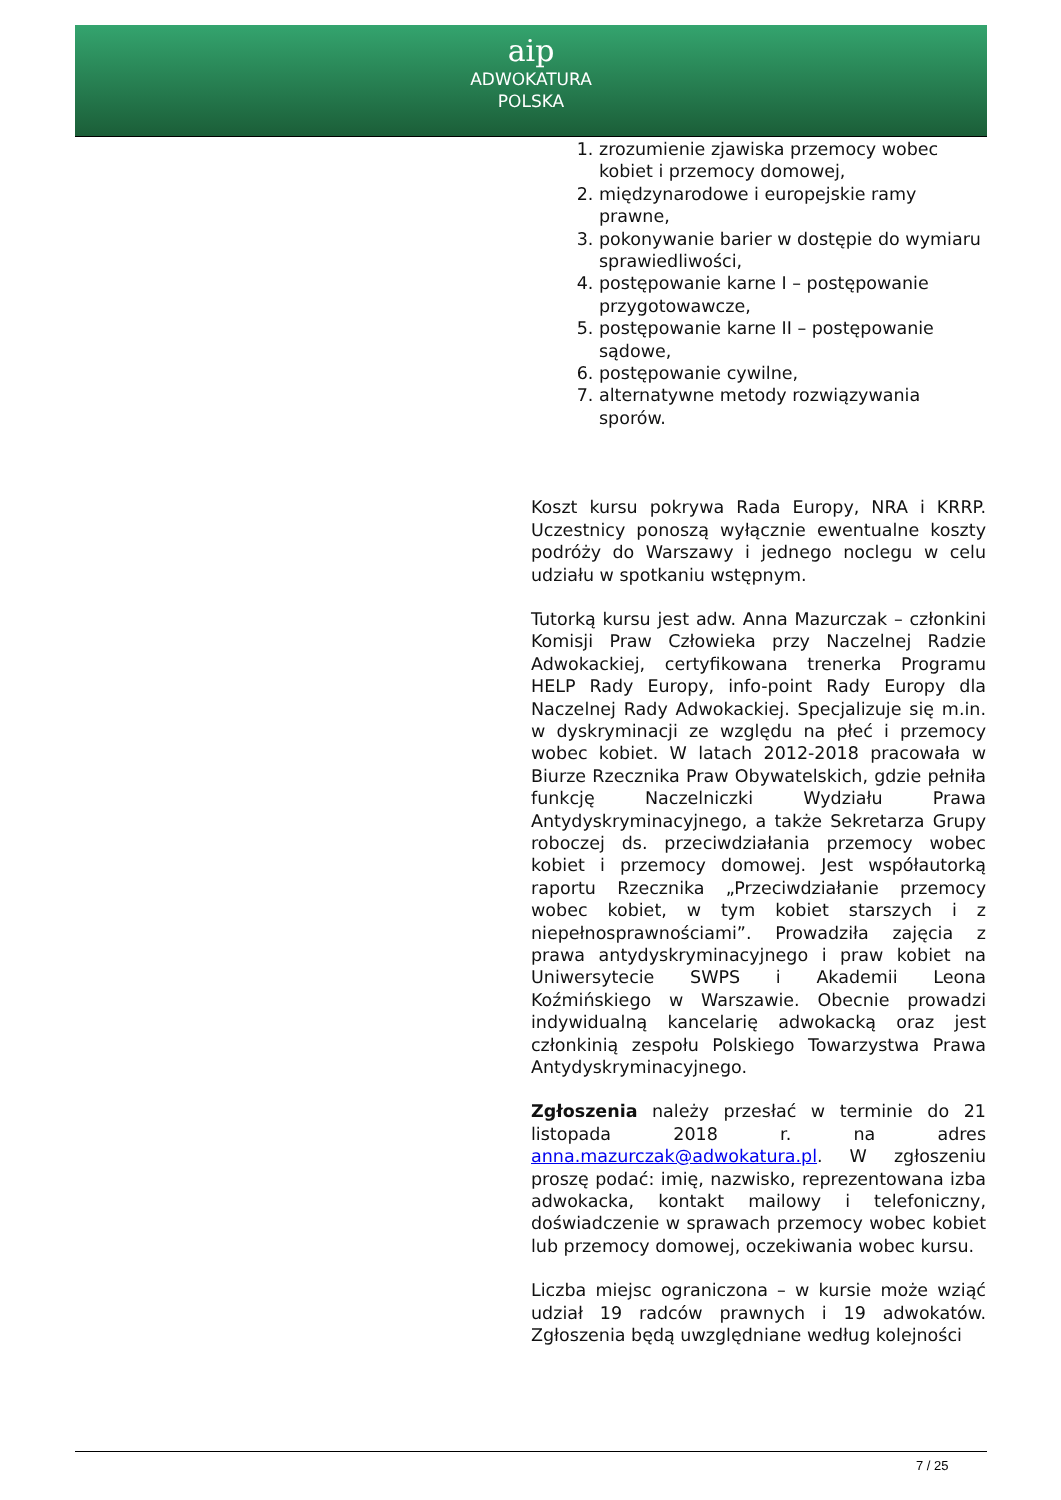aip
ADWOKATURA
POLSKA
1. zrozumienie zjawiska przemocy wobec kobiet i przemocy domowej,
2. międzynarodowe i europejskie ramy prawne,
3. pokonywanie barier w dostępie do wymiaru sprawiedliwości,
4. postępowanie karne I – postępowanie przygotowawcze,
5. postępowanie karne II – postępowanie sądowe,
6. postępowanie cywilne,
7. alternatywne metody rozwiązywania sporów.
Koszt kursu pokrywa Rada Europy, NRA i KRRP. Uczestnicy ponoszą wyłącznie ewentualne koszty podróży do Warszawy i jednego noclegu w celu udziału w spotkaniu wstępnym.
Tutorką kursu jest adw. Anna Mazurczak – członkini Komisji Praw Człowieka przy Naczelnej Radzie Adwokackiej, certyfikowana trenerka Programu HELP Rady Europy, info-point Rady Europy dla Naczelnej Rady Adwokackiej. Specjalizuje się m.in. w dyskryminacji ze względu na płeć i przemocy wobec kobiet. W latach 2012-2018 pracowała w Biurze Rzecznika Praw Obywatelskich, gdzie pełniła funkcję Naczelniczki Wydziału Prawa Antydyskryminacyjnego, a także Sekretarza Grupy roboczej ds. przeciwdziałania przemocy wobec kobiet i przemocy domowej. Jest współautorką raportu Rzecznika „Przeciwdziałanie przemocy wobec kobiet, w tym kobiet starszych i z niepełnosprawnościami”. Prowadziła zajęcia z prawa antydyskryminacyjnego i praw kobiet na Uniwersytecie SWPS i Akademii Leona Koźmińskiego w Warszawie. Obecnie prowadzi indywidualną kancelarię adwokacką oraz jest członkinią zespołu Polskiego Towarzystwa Prawa Antydyskryminacyjnego.
Zgłoszenia należy przesłać w terminie do 21 listopada 2018 r. na adres anna.mazurczak@adwokatura.pl. W zgłoszeniu proszę podać: imię, nazwisko, reprezentowana izba adwokacka, kontakt mailowy i telefoniczny, doświadczenie w sprawach przemocy wobec kobiet lub przemocy domowej, oczekiwania wobec kursu.
Liczba miejsc ograniczona – w kursie może wziąć udział 19 radców prawnych i 19 adwokatów. Zgłoszenia będą uwzględniane według kolejności
7 / 25